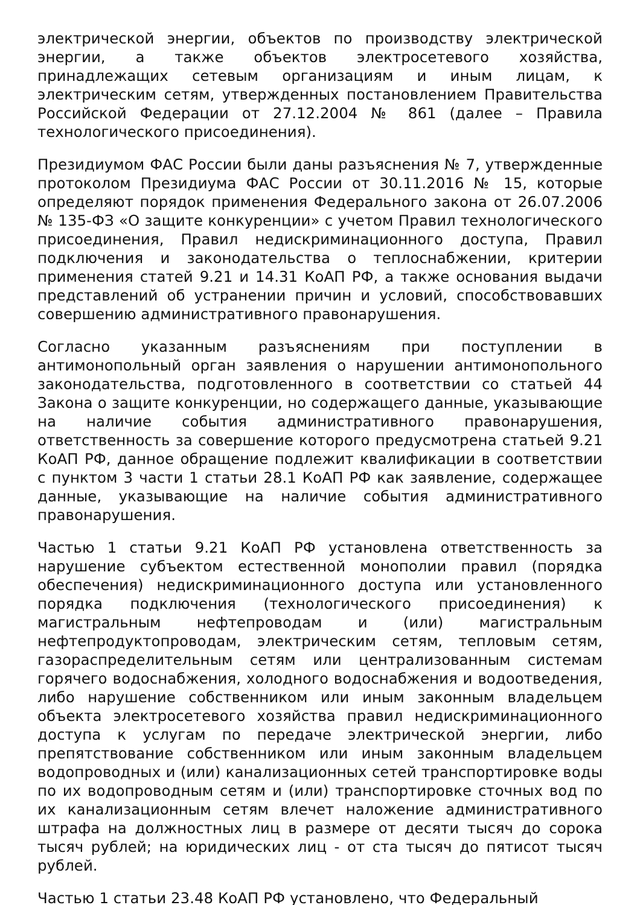электрической энергии, объектов по производству электрической энергии, а также объектов электросетевого хозяйства, принадлежащих сетевым организациям и иным лицам, к электрическим сетям, утвержденных постановлением Правительства Российской Федерации от 27.12.2004 № 861 (далее – Правила технологического присоединения).
Президиумом ФАС России были даны разъяснения № 7, утвержденные протоколом Президиума ФАС России от 30.11.2016 № 15, которые определяют порядок применения Федерального закона от 26.07.2006 № 135-ФЗ «О защите конкуренции» с учетом Правил технологического присоединения, Правил недискриминационного доступа, Правил подключения и законодательства о теплоснабжении, критерии применения статей 9.21 и 14.31 КоАП РФ, а также основания выдачи представлений об устранении причин и условий, способствовавших совершению административного правонарушения.
Согласно указанным разъяснениям при поступлении в антимонопольный орган заявления о нарушении антимонопольного законодательства, подготовленного в соответствии со статьей 44 Закона о защите конкуренции, но содержащего данные, указывающие на наличие события административного правонарушения, ответственность за совершение которого предусмотрена статьей 9.21 КоАП РФ, данное обращение подлежит квалификации в соответствии с пунктом 3 части 1 статьи 28.1 КоАП РФ как заявление, содержащее данные, указывающие на наличие события административного правонарушения.
Частью 1 статьи 9.21 КоАП РФ установлена ответственность за нарушение субъектом естественной монополии правил (порядка обеспечения) недискриминационного доступа или установленного порядка подключения (технологического присоединения) к магистральным нефтепроводам и (или) магистральным нефтепродуктопроводам, электрическим сетям, тепловым сетям, газораспределительным сетям или централизованным системам горячего водоснабжения, холодного водоснабжения и водоотведения, либо нарушение собственником или иным законным владельцем объекта электросетевого хозяйства правил недискриминационного доступа к услугам по передаче электрической энергии, либо препятствование собственником или иным законным владельцем водопроводных и (или) канализационных сетей транспортировке воды по их водопроводным сетям и (или) транспортировке сточных вод по их канализационным сетям влечет наложение административного штрафа на должностных лиц в размере от десяти тысяч до сорока тысяч рублей; на юридических лиц - от ста тысяч до пятисот тысяч рублей.
Частью 1 статьи 23.48 КоАП РФ установлено, что Федеральный